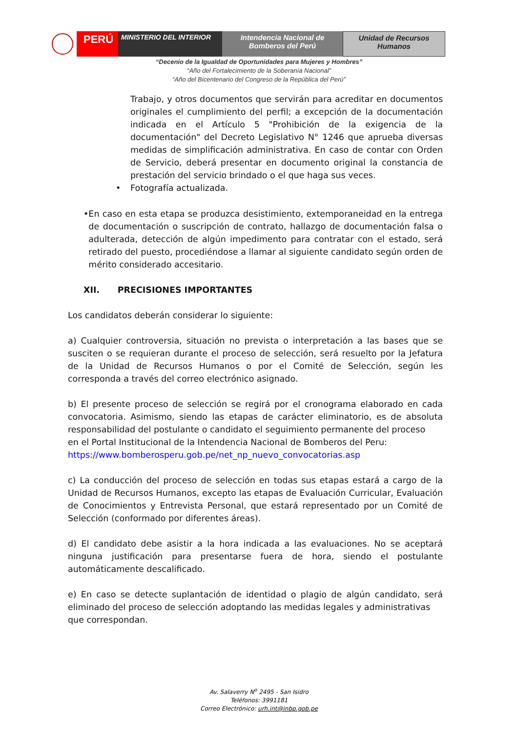PERÚ
MINISTERIO DEL INTERIOR Intendencia Nacional de Bomberos del Perú
Unidad de Recursos Humanos
“Decenio de la Igualdad de Oportunidades para Mujeres y Hombres”
“Año del Fortalecimiento de la Soberanía Nacional”
“Año del Bicentenario del Congreso de la República del Perú”
Trabajo, y otros documentos que servirán para acreditar en documentos originales el cumplimiento del perfil; a excepción de la documentación indicada en el Artículo 5 "Prohibición de la exigencia de la documentación" del Decreto Legislativo N° 1246 que aprueba diversas medidas de simplificación administrativa. En caso de contar con Orden de Servicio, deberá presentar en documento original la constancia de prestación del servicio brindado o el que haga sus veces.
• Fotografía actualizada.
• En caso en esta etapa se produzca desistimiento, extemporaneidad en la entrega de documentación o suscripción de contrato, hallazgo de documentación falsa o adulterada, detección de algún impedimento para contratar con el estado, será retirado del puesto, procediéndose a llamar al siguiente candidato según orden de mérito considerado accesitario.
XII. PRECISIONES IMPORTANTES
Los candidatos deberán considerar lo siguiente:
a) Cualquier controversia, situación no prevista o interpretación a las bases que se susciten o se requieran durante el proceso de selección, será resuelto por la Jefatura de la Unidad de Recursos Humanos o por el Comité de Selección, según les corresponda a través del correo electrónico asignado.
b) El presente proceso de selección se regirá por el cronograma elaborado en cada convocatoria. Asimismo, siendo las etapas de carácter eliminatorio, es de absoluta responsabilidad del postulante o candidato el seguimiento permanente del proceso
en el Portal Institucional de la Intendencia Nacional de Bomberos del Peru:
https://www.bomberosperu.gob.pe/net_np_nuevo_convocatorias.asp
c) La conducción del proceso de selección en todas sus etapas estará a cargo de la Unidad de Recursos Humanos, excepto las etapas de Evaluación Curricular, Evaluación de Conocimientos y Entrevista Personal, que estará representado por un Comité de Selección (conformado por diferentes áreas).
d) El candidato debe asistir a la hora indicada a las evaluaciones. No se aceptará ninguna justificación para presentarse fuera de hora, siendo el postulante automáticamente descalificado.
e) En caso se detecte suplantación de identidad o plagio de algún candidato, será eliminado del proceso de selección adoptando las medidas legales y administrativas
que correspondan.
Av. Salaverry N<sup>o</sup> 2495 - San Isidro
Teléfonos: 3991181
Correo Electrónico: urh.int@inbp.gob.pe